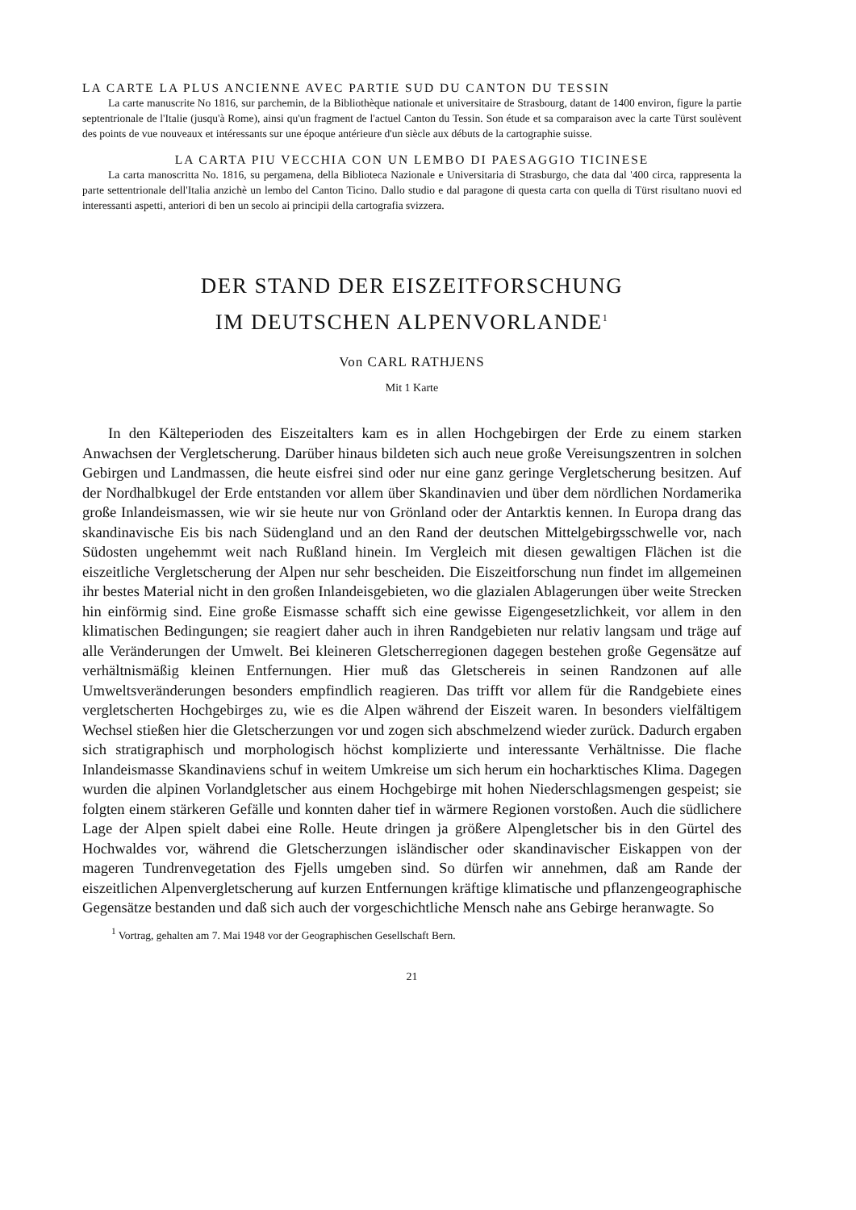LA CARTE LA PLUS ANCIENNE AVEC PARTIE SUD DU CANTON DU TESSIN
La carte manuscrite No 1816, sur parchemin, de la Bibliothèque nationale et universitaire de Strasbourg, datant de 1400 environ, figure la partie septentrionale de l'Italie (jusqu'à Rome), ainsi qu'un fragment de l'actuel Canton du Tessin. Son étude et sa comparaison avec la carte Türst soulèvent des points de vue nouveaux et intéressants sur une époque antérieure d'un siècle aux débuts de la cartographie suisse.
LA CARTA PIU VECCHIA CON UN LEMBO DI PAESAGGIO TICINESE
La carta manoscritta No. 1816, su pergamena, della Biblioteca Nazionale e Universitaria di Strasburgo, che data dal '400 circa, rappresenta la parte settentrionale dell'Italia anzichè un lembo del Canton Ticino. Dallo studio e dal paragone di questa carta con quella di Türst risultano nuovi ed interessanti aspetti, anteriori di ben un secolo ai principii della cartografia svizzera.
DER STAND DER EISZEITFORSCHUNG
IM DEUTSCHEN ALPENVORLANDE<sup>1</sup>
Von CARL RATHJENS
Mit 1 Karte
In den Kälteperioden des Eiszeitalters kam es in allen Hochgebirgen der Erde zu einem starken Anwachsen der Vergletscherung. Darüber hinaus bildeten sich auch neue große Vereisungszentren in solchen Gebirgen und Landmassen, die heute eisfrei sind oder nur eine ganz geringe Vergletscherung besitzen. Auf der Nordhalbkugel der Erde entstanden vor allem über Skandinavien und über dem nördlichen Nordamerika große Inlandeismassen, wie wir sie heute nur von Grönland oder der Antarktis kennen. In Europa drang das skandinavische Eis bis nach Südengland und an den Rand der deutschen Mittelgebirgsschwelle vor, nach Südosten ungehemmt weit nach Rußland hinein. Im Vergleich mit diesen gewaltigen Flächen ist die eiszeitliche Vergletscherung der Alpen nur sehr bescheiden. Die Eiszeitforschung nun findet im allgemeinen ihr bestes Material nicht in den großen Inlandeisgebieten, wo die glazialen Ablagerungen über weite Strecken hin einförmig sind. Eine große Eismasse schafft sich eine gewisse Eigengesetzlichkeit, vor allem in den klimatischen Bedingungen; sie reagiert daher auch in ihren Randgebieten nur relativ langsam und träge auf alle Veränderungen der Umwelt. Bei kleineren Gletscherregionen dagegen bestehen große Gegensätze auf verhältnismäßig kleinen Entfernungen. Hier muß das Gletschereis in seinen Randzonen auf alle Umweltsveränderungen besonders empfindlich reagieren. Das trifft vor allem für die Randgebiete eines vergletscherten Hochgebirges zu, wie es die Alpen während der Eiszeit waren. In besonders vielfältigem Wechsel stießen hier die Gletscherzungen vor und zogen sich abschmelzend wieder zurück. Dadurch ergaben sich stratigraphisch und morphologisch höchst komplizierte und interessante Verhältnisse. Die flache Inlandeismasse Skandinaviens schuf in weitem Umkreise um sich herum ein hocharktisches Klima. Dagegen wurden die alpinen Vorlandgletscher aus einem Hochgebirge mit hohen Niederschlagsmengen gespeist; sie folgten einem stärkeren Gefälle und konnten daher tief in wärmere Regionen vorstoßen. Auch die südlichere Lage der Alpen spielt dabei eine Rolle. Heute dringen ja größere Alpengletscher bis in den Gürtel des Hochwaldes vor, während die Gletscherzungen isländischer oder skandinavischer Eiskappen von der mageren Tundrenvegetation des Fjells umgeben sind. So dürfen wir annehmen, daß am Rande der eiszeitlichen Alpenvergletscherung auf kurzen Entfernungen kräftige klimatische und pflanzengeographische Gegensätze bestanden und daß sich auch der vorgeschichtliche Mensch nahe ans Gebirge heranwagte. So
<sup>1</sup> Vortrag, gehalten am 7. Mai 1948 vor der Geographischen Gesellschaft Bern.
21